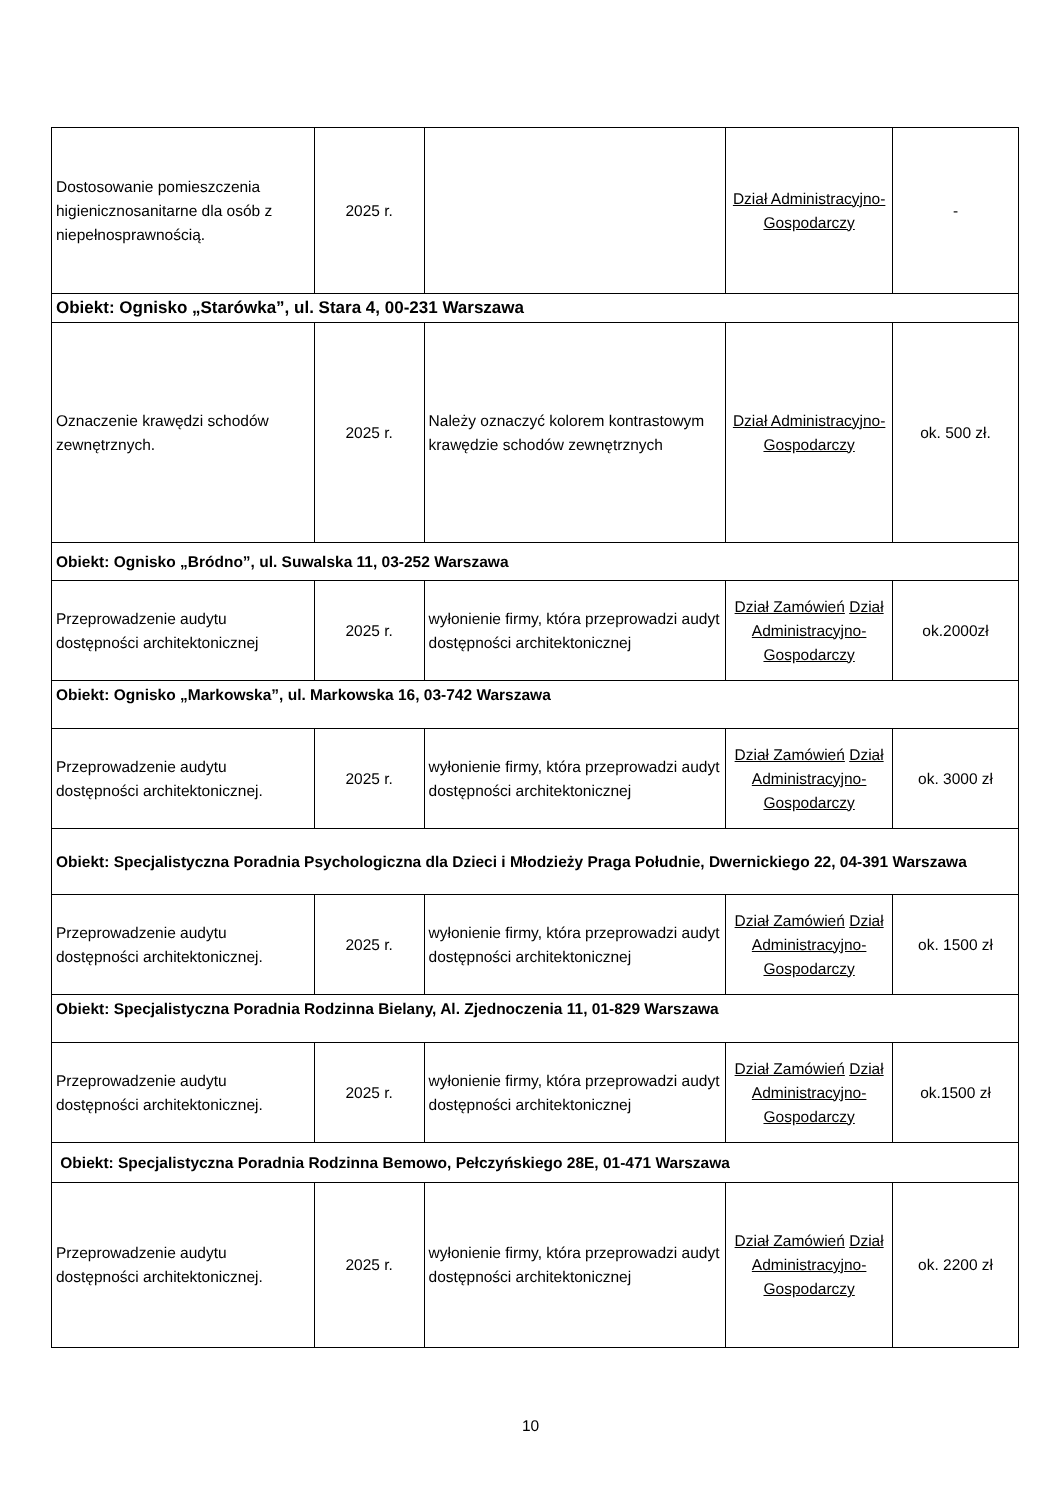| Dostosowanie pomieszczenia higienicznosanitarne dla osób z niepełnosprawnością. | 2025 r. | | Dział Administracyjno-Gospodarczy | - |
| Obiekt: Ognisko „Starówka”, ul. Stara 4, 00-231 Warszawa | | | | |
| Oznaczenie krawędzi schodów zewnętrznych. | 2025 r. | Należy oznaczyć kolorem kontrastowym krawędzie schodów zewnętrznych | Dział Administracyjno-Gospodarczy | ok. 500 zł. |
| Obiekt: Ognisko „Bródno”, ul. Suwalska 11, 03-252 Warszawa | | | | |
| Przeprowadzenie audytu dostępności architektonicznej | 2025 r. | wyłonienie firmy, która przeprowadzi audyt dostępności architektonicznej | Dział Zamówień Dział Administracyjno-Gospodarczy | ok.2000zł |
| Obiekt: Ognisko „Markowska”, ul. Markowska 16, 03-742 Warszawa | | | | |
| Przeprowadzenie audytu dostępności architektonicznej. | 2025 r. | wyłonienie firmy, która przeprowadzi audyt dostępności architektonicznej | Dział Zamówień Dział Administracyjno-Gospodarczy | ok. 3000 zł |
| Obiekt: Specjalistyczna Poradnia Psychologiczna dla Dzieci i Młodzieży Praga Południe, Dwernickiego 22, 04-391 Warszawa | | | | |
| Przeprowadzenie audytu dostępności architektonicznej. | 2025 r. | wyłonienie firmy, która przeprowadzi audyt dostępności architektonicznej | Dział Zamówień Dział Administracyjno-Gospodarczy | ok. 1500 zł |
| Obiekt: Specjalistyczna Poradnia Rodzinna Bielany, Al. Zjednoczenia 11, 01-829 Warszawa | | | | |
| Przeprowadzenie audytu dostępności architektonicznej. | 2025 r. | wyłonienie firmy, która przeprowadzi audyt dostępności architektonicznej | Dział Zamówień Dział Administracyjno-Gospodarczy | ok.1500 zł |
| Obiekt: Specjalistyczna Poradnia Rodzinna Bemowo, Pełczyńskiego 28E, 01-471 Warszawa | | | | |
| Przeprowadzenie audytu dostępności architektonicznej. | 2025 r. | wyłonienie firmy, która przeprowadzi audyt dostępności architektonicznej | Dział Zamówień Dział Administracyjno-Gospodarczy | ok. 2200 zł |
10